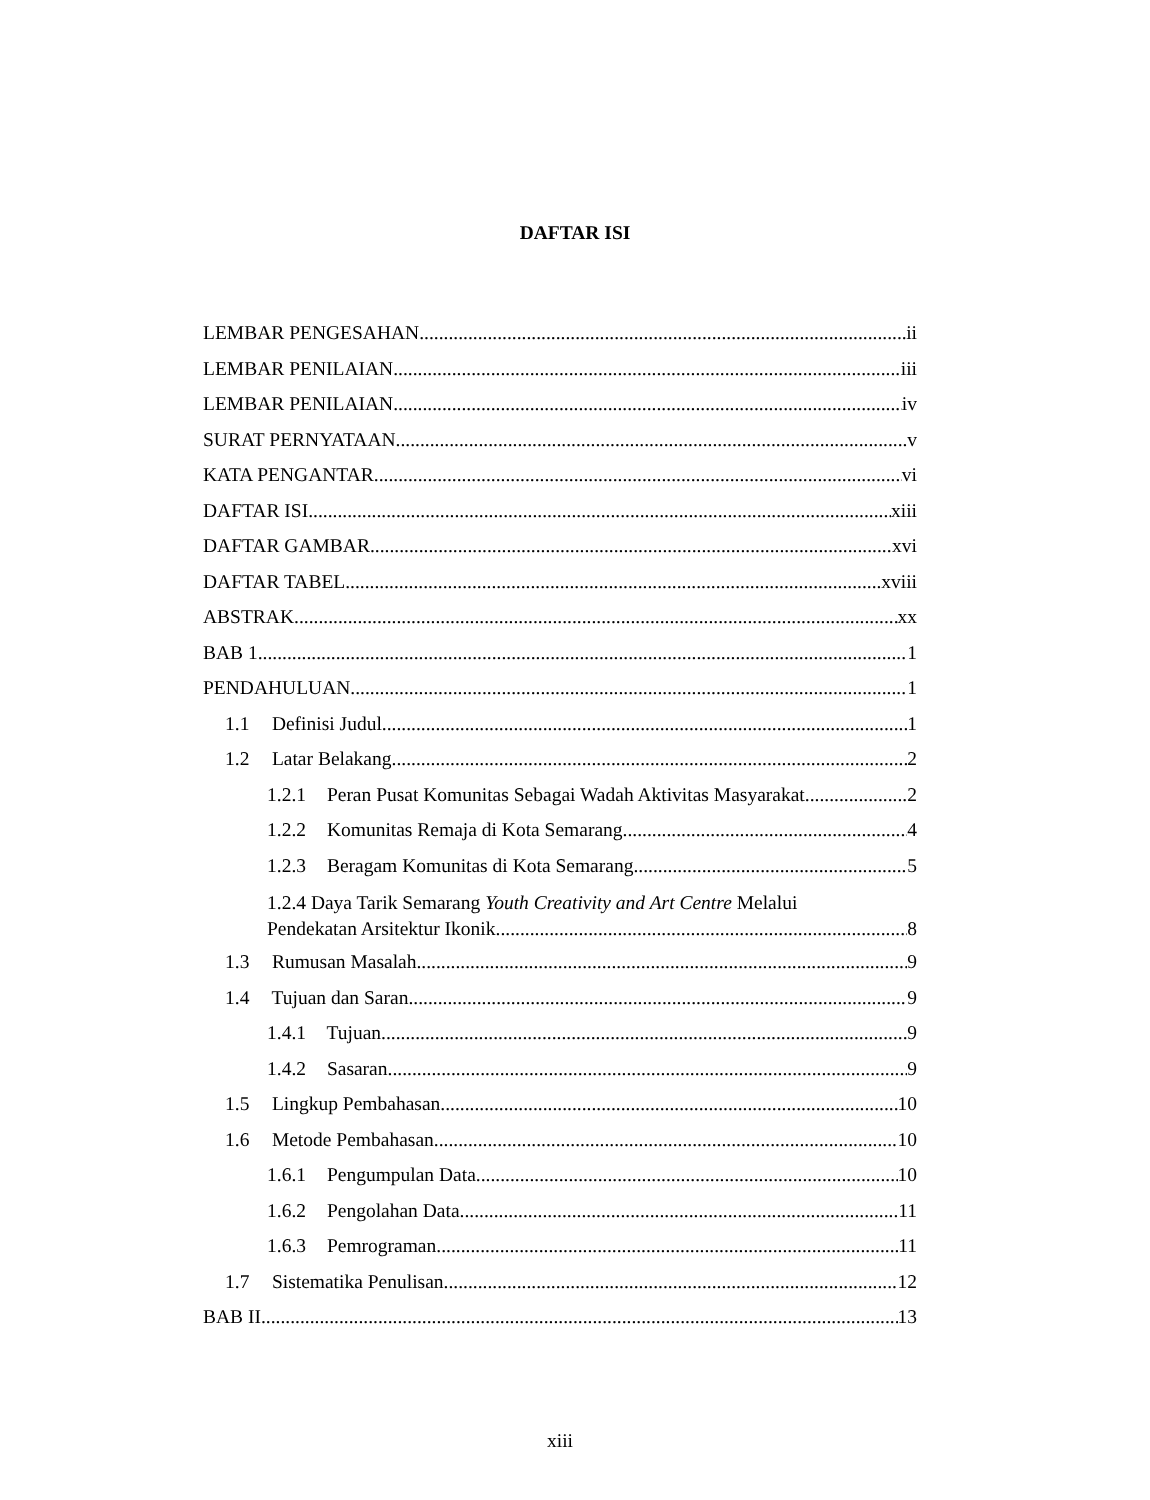DAFTAR ISI
LEMBAR PENGESAHAN ii
LEMBAR PENILAIAN iii
LEMBAR PENILAIAN iv
SURAT PERNYATAAN v
KATA PENGANTAR vi
DAFTAR ISI xiii
DAFTAR GAMBAR xvi
DAFTAR TABEL xviii
ABSTRAK xx
BAB 1 1
PENDAHULUAN 1
1.1 Definisi Judul 1
1.2 Latar Belakang 2
1.2.1 Peran Pusat Komunitas Sebagai Wadah Aktivitas Masyarakat 2
1.2.2 Komunitas Remaja di Kota Semarang 4
1.2.3 Beragam Komunitas di Kota Semarang 5
1.2.4 Daya Tarik Semarang Youth Creativity and Art Centre Melalui
Pendekatan Arsitektur Ikonik 8
1.3 Rumusan Masalah 9
1.4 Tujuan dan Saran 9
1.4.1 Tujuan 9
1.4.2 Sasaran 9
1.5 Lingkup Pembahasan 10
1.6 Metode Pembahasan 10
1.6.1 Pengumpulan Data 10
1.6.2 Pengolahan Data 11
1.6.3 Pemrograman 11
1.7 Sistematika Penulisan 12
BAB II 13
xiii